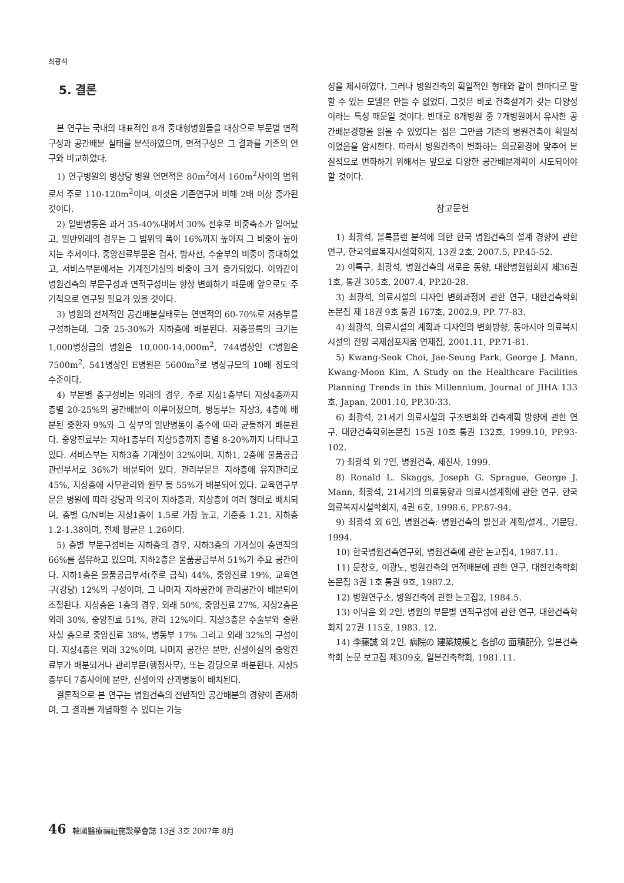최광석
5. 결론
본 연구는 국내의 대표적인 8개 중대형병원들을 대상으로 부문별 면적구성과 공간배분 실태를 분석하였으며, 면적구성은 그 결과를 기존의 연구와 비교하였다.
1) 연구병원의 병상당 병원 연면적은 80m<sup>2</sup>에서 160m<sup>2</sup>사이의 범위로서 주로 110-120m<sup>2</sup>이며, 이것은 기존연구에 비해 2배 이상 증가된 것이다.
2) 일반병동은 과거 35-40%대에서 30% 전후로 비중축소가 일어났고, 일반외래의 경우는 그 범위의 폭이 16%까지 높아져 그 비중이 높아지는 추세이다. 중앙진료부문은 검사, 방사선, 수술부의 비중이 증대하였고, 서비스부문에서는 기계전기실의 비중이 크게 증가되었다. 이와같이 병원건축의 부문구성과 면적구성비는 항상 변화하기 때문에 앞으로도 주기적으로 연구될 필요가 있을 것이다.
3) 병원의 전체적인 공간배분실태로는 연면적의 60-70%로 저층부를 구성하는데, 그중 25-30%가 지하층에 배분된다. 저층블록의 크기는 1,000병상급의 병원은 10,000-14,000m<sup>2</sup>, 744병상인 C병원은 7500m<sup>2</sup>, 541병상인 E병원은 5600m<sup>2</sup>로 병상규모의 10배 정도의 수준이다.
4) 부문별 층구성비는 외래의 경우, 주로 지상1층부터 지상4층까지 층별 20-25%의 공간배분이 이루어졌으며, 병동부는 지상3, 4층에 배분된 중환자 9%와 그 상부의 일반병동이 층수에 따라 균등하게 배분된다. 중앙진료부는 지하1층부터 지상5층까지 층별 8-20%까지 나타나고 있다. 서비스부는 지하3층 기계실이 32%이며, 지하1, 2층에 물품공급 관련부서로 36%가 배분되어 있다. 관리부문은 지하층에 유지관리로 45%, 지상층에 사무관리와 원무 등 55%가 배분되어 있다. 교육연구부문은 병원에 따라 강당과 의국이 지하층과, 지상층에 여러 형태로 배치되며, 층별 G/N비는 지상1층이 1.5로 가장 높고, 기준층 1.21, 지하층 1.2-1.38이며, 전체 평균은 1.26이다.
5) 층별 부문구성비는 지하층의 경우, 지하3층의 기계실이 층면적의 66%를 점유하고 있으며, 지하2층은 물품공급부서 51%가 주요 공간이다. 지하1층은 물품공급부서(주로 급식) 44%, 중앙진료 19%, 교육연구(강당) 12%의 구성이며, 그 나머지 지하공간에 관리공간이 배분되어 조절된다. 지상층은 1층의 경우, 외래 50%, 중앙진료 27%, 지상2층은 외래 30%, 중앙진료 51%, 관리 12%이다. 지상3층은 수술부와 중환자실 층으로 중앙진료 38%, 병동부 17% 그리고 외래 32%의 구성이다. 지상4층은 외래 32%이며, 나머지 공간은 분만, 신생아실의 중앙진료부가 배분되거나 관리부문(행정사무), 또는 강당으로 배분된다. 지상5층부터 7층사이에 분만, 신생아와 산과병동이 배치된다.
결론적으로 본 연구는 병원건축의 전반적인 공간배분의 경향이 존재하며, 그 결과를 개념화할 수 있다는 가능
성을 제시하였다. 그러나 병원건축의 획일적인 형태와 같이 한마디로 말할 수 있는 모델은 만들 수 없었다. 그것은 바로 건축설계가 갖는 다양성이라는 특성 때문일 것이다. 반대로 8개병원 중 7개병원에서 유사한 공간배분경향을 읽을 수 있었다는 점은 그만큼 기존의 병원건축이 획일적이었음을 암시한다. 따라서 병원건축이 변화하는 의료환경에 맞추어 본질적으로 변화하기 위해서는 앞으로 다양한 공간배분계획이 시도되어야 할 것이다.
참고문헌
1) 최광석, 블록플랜 분석에 의한 한국 병원건축의 설계 경향에 관한 연구, 한국의료복지시설학회지, 13권 2호, 2007.5, PP.45-52.
2) 이특구, 최광석, 병원건축의 새로운 동향, 대한병원협회지 제36권 1호, 통권 305호, 2007.4, PP.20-28.
3) 최광석, 의료시설의 디자인 변화과정에 관한 연구, 대한건축학회 논문집 제 18권 9호 통권 167호, 2002.9, PP. 77-83.
4) 최광석, 의료시설의 계획과 디자인의 변화방향, 동아시아 의료복지시설의 전망 국제심포지움 연제집, 2001.11, PP.71-81.
5) Kwang-Seok Choi, Jae-Seung Park, George J. Mann, Kwang-Moon Kim, A Study on the Healthcare Facilities Planning Trends in this Millennium, Journal of JIHA 133호, Japan, 2001.10, PP.30-33.
6) 최광석, 21세기 의료시설의 구조변화와 건축계획 방향에 관한 연구, 대한건축학회논문집 15권 10호 통권 132호, 1999.10, PP.93-102.
7) 최광석 외 7인, 병원건축, 세진사, 1999.
8) Ronald L. Skaggs, Joseph G. Sprague, George J. Mann, 최광석, 21세기의 의료동향과 의료시설계획에 관한 연구, 한국의료복지시설학회지, 4권 6호, 1998.6, PP.87-94.
9) 최광석 외 6인, 병원건축: 병원건축의 발전과 계획/설계., 기문당, 1994.
10) 한국병원건축연구회, 병원건축에 관한 논고집4, 1987.11.
11) 문창호, 이광노, 병원건축의 면적배분에 관한 연구, 대한건축학회논문집 3권 1호 통권 9호, 1987.2.
12) 병원연구소, 병원건축에 관한 논고집2, 1984.5.
13) 이낙운 외 2인, 병원의 부문별 면적구성에 관한 연구, 대한건축학회지 27권 115호, 1983. 12.
14) 李藤誠 외 2인, 病院の 建築規模と 各部の 面積配分, 일본건축학회 논문 보고집 제309호, 일본건축학회, 1981.11.
46 韓國醫療福祉施設學會誌 13권 3호 2007年 8月